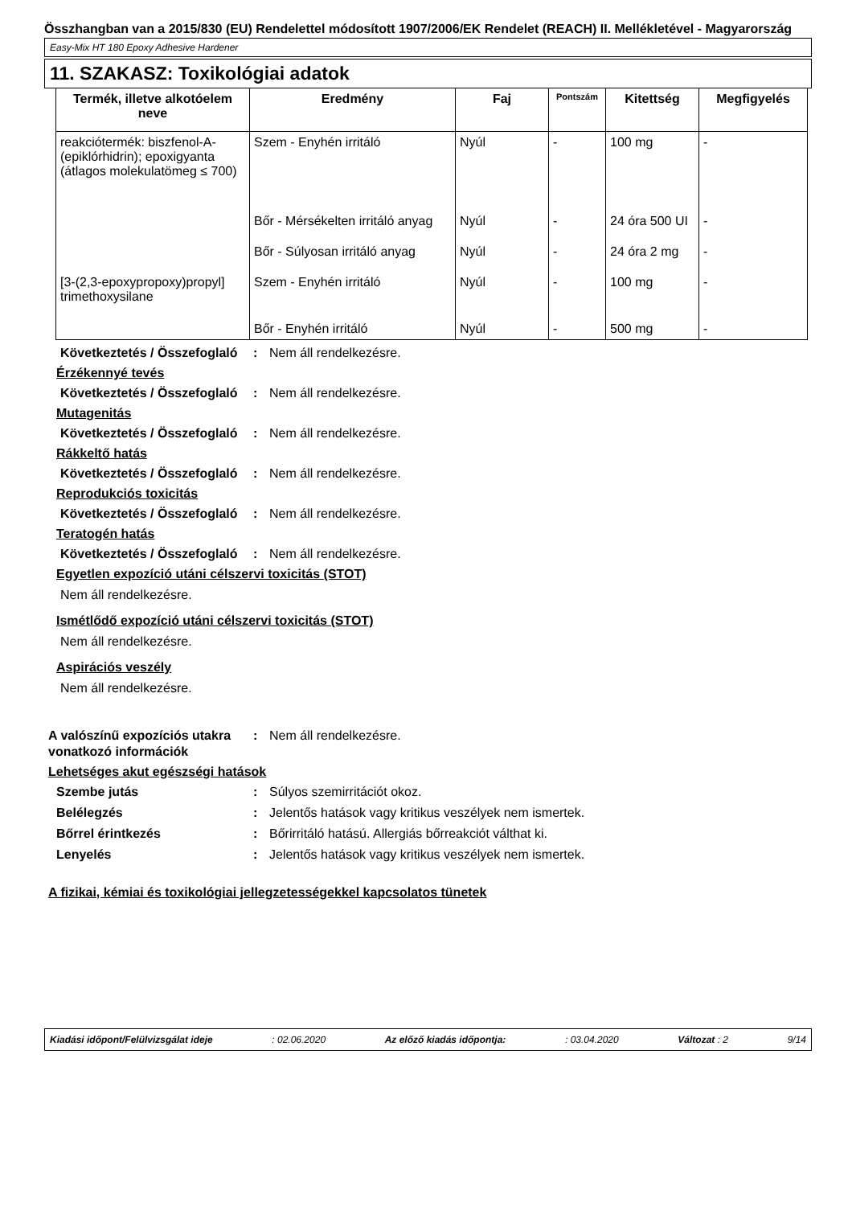Összhangban van a 2015/830 (EU) Rendelettel módosított 1907/2006/EK Rendelet (REACH) II. Mellékletével - Magyarország
Easy-Mix HT 180 Epoxy Adhesive Hardener
11. SZAKASZ: Toxikológiai adatok
| Termék, illetve alkotóelem neve | Eredmény | Faj | Pontszám | Kitettség | Megfigyelés |
| --- | --- | --- | --- | --- | --- |
| reakciótermék: biszfenol-A-(epiklórhidrin); epoxigyanta (átlagos molekulatömeg ≤ 700) | Szem - Enyhén irritáló | Nyúl | - | 100 mg | - |
| | Bőr - Mérsékelten irritáló anyag | Nyúl | - | 24 óra 500 UI | - |
| | Bőr - Súlyosan irritáló anyag | Nyúl | - | 24 óra 2 mg | - |
| [3-(2,3-epoxypropoxy)propyl] trimethoxysilane | Szem - Enyhén irritáló | Nyúl | - | 100 mg | - |
| | Bőr - Enyhén irritáló | Nyúl | - | 500 mg | - |
Következtetés / Összefoglaló
: Nem áll rendelkezésre.
Érzékennyé tevés
Következtetés / Összefoglaló
: Nem áll rendelkezésre.
Mutagenitás
Következtetés / Összefoglaló
: Nem áll rendelkezésre.
Rákkeltő hatás
Következtetés / Összefoglaló
: Nem áll rendelkezésre.
Reprodukciós toxicitás
Következtetés / Összefoglaló
: Nem áll rendelkezésre.
Teratogén hatás
Következtetés / Összefoglaló
: Nem áll rendelkezésre.
Egyetlen expozíció utáni célszervi toxicitás (STOT)
Nem áll rendelkezésre.
Ismétlődő expozíció utáni célszervi toxicitás (STOT)
Nem áll rendelkezésre.
Aspirációs veszély
Nem áll rendelkezésre.
A valószínű expozíciós utakra vonatkozó információk
: Nem áll rendelkezésre.
Lehetséges akut egészségi hatások
Szembe jutás : Súlyos szemirritációt okoz.
Belélegzés : Jelentős hatások vagy kritikus veszélyek nem ismertek.
Bőrrel érintkezés : Bőrirritáló hatású. Allergiás bőrreakciót válthat ki.
Lenyelés : Jelentős hatások vagy kritikus veszélyek nem ismertek.
A fizikai, kémiai és toxikológiai jellegzetességekkel kapcsolatos tünetek
Kiadási időpont/Felülvizsgálat ideje: 02.06.2020 Az előző kiadás időpontja:: 03.04.2020 Változat : 2 9/14